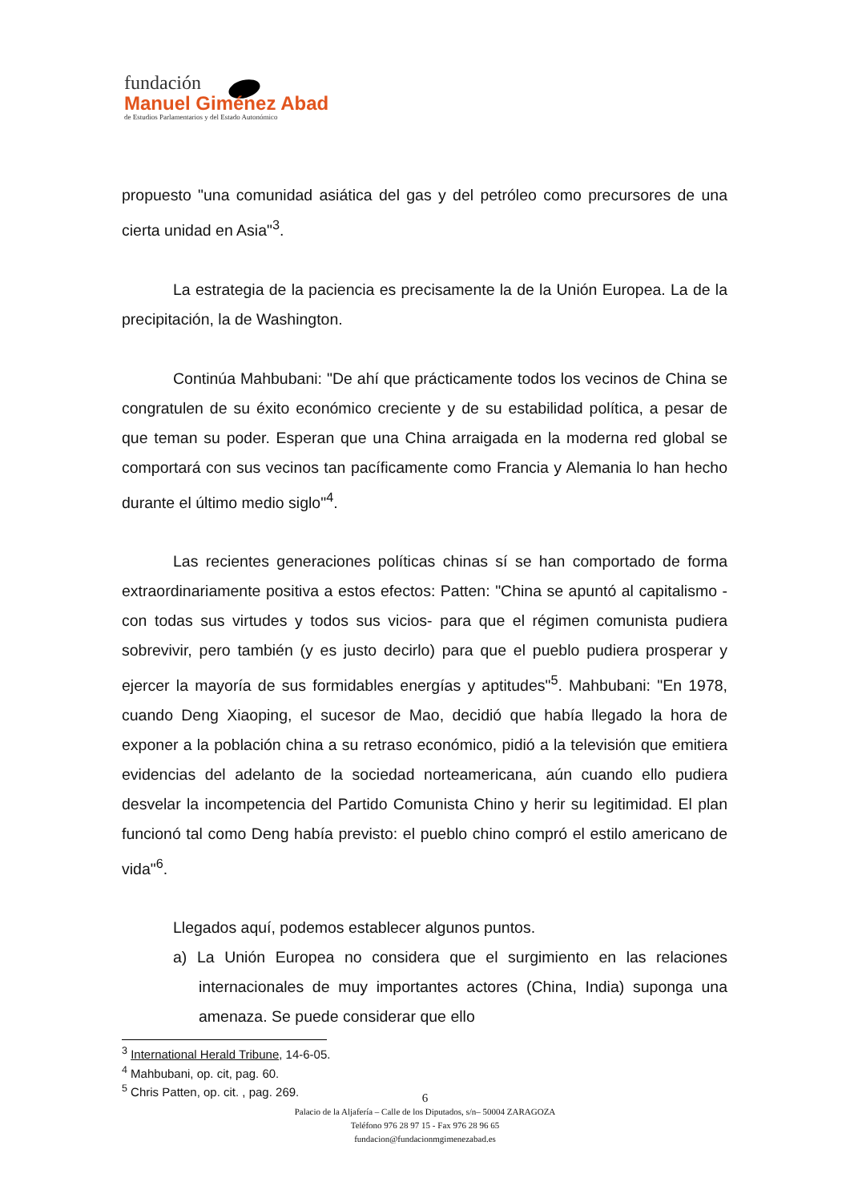fundación
Manuel Giménez Abad
de Estudios Parlamentarios y del Estado Autonómico
propuesto "una comunidad asiática del gas y del petróleo como precursores de una cierta unidad en Asia"<sup>3</sup>.
La estrategia de la paciencia es precisamente la de la Unión Europea. La de la precipitación, la de Washington.
Continúa Mahbubani: "De ahí que prácticamente todos los vecinos de China se congratulen de su éxito económico creciente y de su estabilidad política, a pesar de que teman su poder. Esperan que una China arraigada en la moderna red global se comportará con sus vecinos tan pacíficamente como Francia y Alemania lo han hecho durante el último medio siglo"<sup>4</sup>.
Las recientes generaciones políticas chinas sí se han comportado de forma extraordinariamente positiva a estos efectos: Patten: "China se apuntó al capitalismo -con todas sus virtudes y todos sus vicios- para que el régimen comunista pudiera sobrevivir, pero también (y es justo decirlo) para que el pueblo pudiera prosperar y ejercer la mayoría de sus formidables energías y aptitudes"<sup>5</sup>. Mahbubani: "En 1978, cuando Deng Xiaoping, el sucesor de Mao, decidió que había llegado la hora de exponer a la población china a su retraso económico, pidió a la televisión que emitiera evidencias del adelanto de la sociedad norteamericana, aún cuando ello pudiera desvelar la incompetencia del Partido Comunista Chino y herir su legitimidad. El plan funcionó tal como Deng había previsto: el pueblo chino compró el estilo americano de vida"<sup>6</sup>.
Llegados aquí, podemos establecer algunos puntos.
a) La Unión Europea no considera que el surgimiento en las relaciones internacionales de muy importantes actores (China, India) suponga una amenaza. Se puede considerar que ello
<sup>3</sup> International Herald Tribune, 14-6-05.
<sup>4</sup> Mahbubani, op. cit, pag. 60.
<sup>5</sup> Chris Patten, op. cit. , pag. 269.
6
Palacio de la Aljafería – Calle de los Diputados, s/n– 50004 ZARAGOZA
Teléfono 976 28 97 15 - Fax 976 28 96 65
fundacion@fundacionmgimenezabad.es